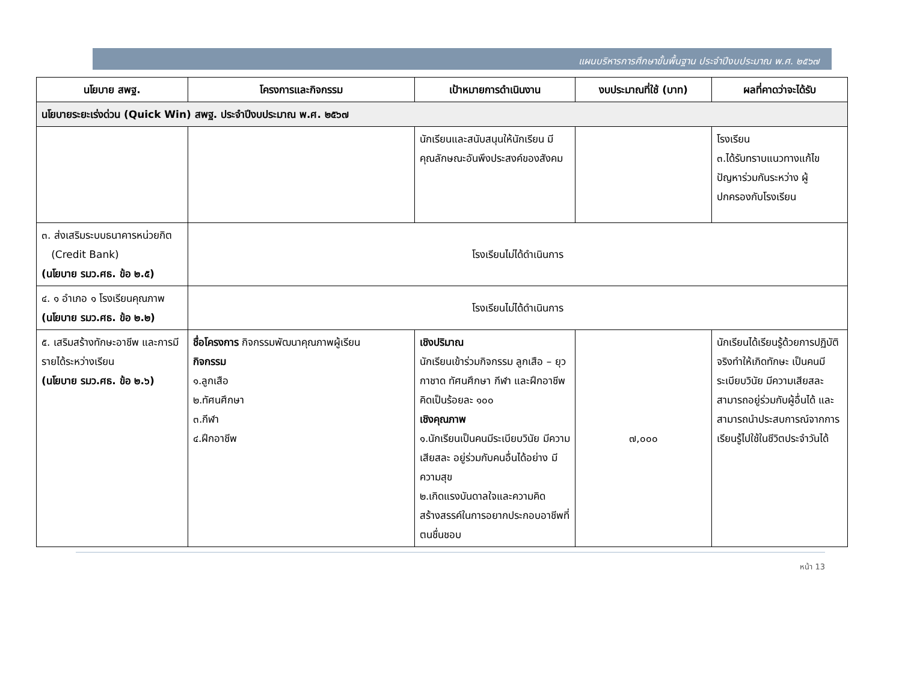แผนบริหารการศึกษาขั้นพื้นฐาน ประจำปีงบประมาณ พ.ศ. ๒๕๖๗
| นโยบาย สพฐ. | โครงการและกิจกรรม | เป้าหมายการดำเนินงาน | งบประมาณที่ใช้ (บาท) | ผลที่คาดว่าจะได้รับ |
| --- | --- | --- | --- | --- |
| นโยบายระยะเร่งด่วน (Quick Win) สพฐ. ประจำปีงบประมาณ พ.ศ. ๒๕๖๗ | | | | |
| | | นักเรียนและสนับสนุนให้นักเรียน มีคุณลักษณะอันพึงประสงค์ของสังคม | | โรงเรียน ๓.ได้รับทราบแนวทางแก้ไข ปัญหาร่วมกันระหว่าง ผู้ปกครองกับโรงเรียน |
| ๓. ส่งเสริมระบบธนาคารหน่วยกิต (Credit Bank) (นโยบาย รมว.ศธ. ข้อ ๒.๕) | โรงเรียนไม่ได้ดำเนินการ | | | |
| ๔. ๑ อำเภอ ๑ โรงเรียนคุณภาพ (นโยบาย รมว.ศธ. ข้อ ๒.๒) | โรงเรียนไม่ได้ดำเนินการ | | | |
| ๕. เสริมสร้างทักษะอาชีพ และการมีรายได้ระหว่างเรียน (นโยบาย รมว.ศธ. ข้อ ๒.๖) | ชื่อโครงการ กิจกรรมพัฒนาคุณภาพผู้เรียน กิจกรรม ๑.ลูกเสือ ๒.ทัศนศึกษา ๓.กีฬา ๔.ฝึกอาชีพ | เชิงปริมาณ นักเรียนเข้าร่วมกิจกรรม ลูกเสือ – ยุวกาชาด ทัศนศึกษา กีฬา และฝึกอาชีพ คิดเป็นร้อยละ ๑๐๐ เชิงคุณภาพ ๑.นักเรียนเป็นคนมีระเบียบวินัย มีความ เสียสละ อยู่ร่วมกับคนอื่นได้อย่าง มีความสุข ๒.เกิดแรงบันดาลใจและความคิดสร้างสรรค์ในการอยากประกอบอาชีพที่ตนชื่นชอบ | ๗,๐๐๐ | นักเรียนได้เรียนรู้ด้วยการปฏิบัติจริงทำให้เกิดทักษะ เป็นคนมีระเบียบวินัย มีความเสียสละ สามารถอยู่ร่วมกับผู้อื่นได้ และสามารถนำประสบการณ์จากการเรียนรู้ไปใช้ในชีวิตประจำวันได้ |
หน้า 13